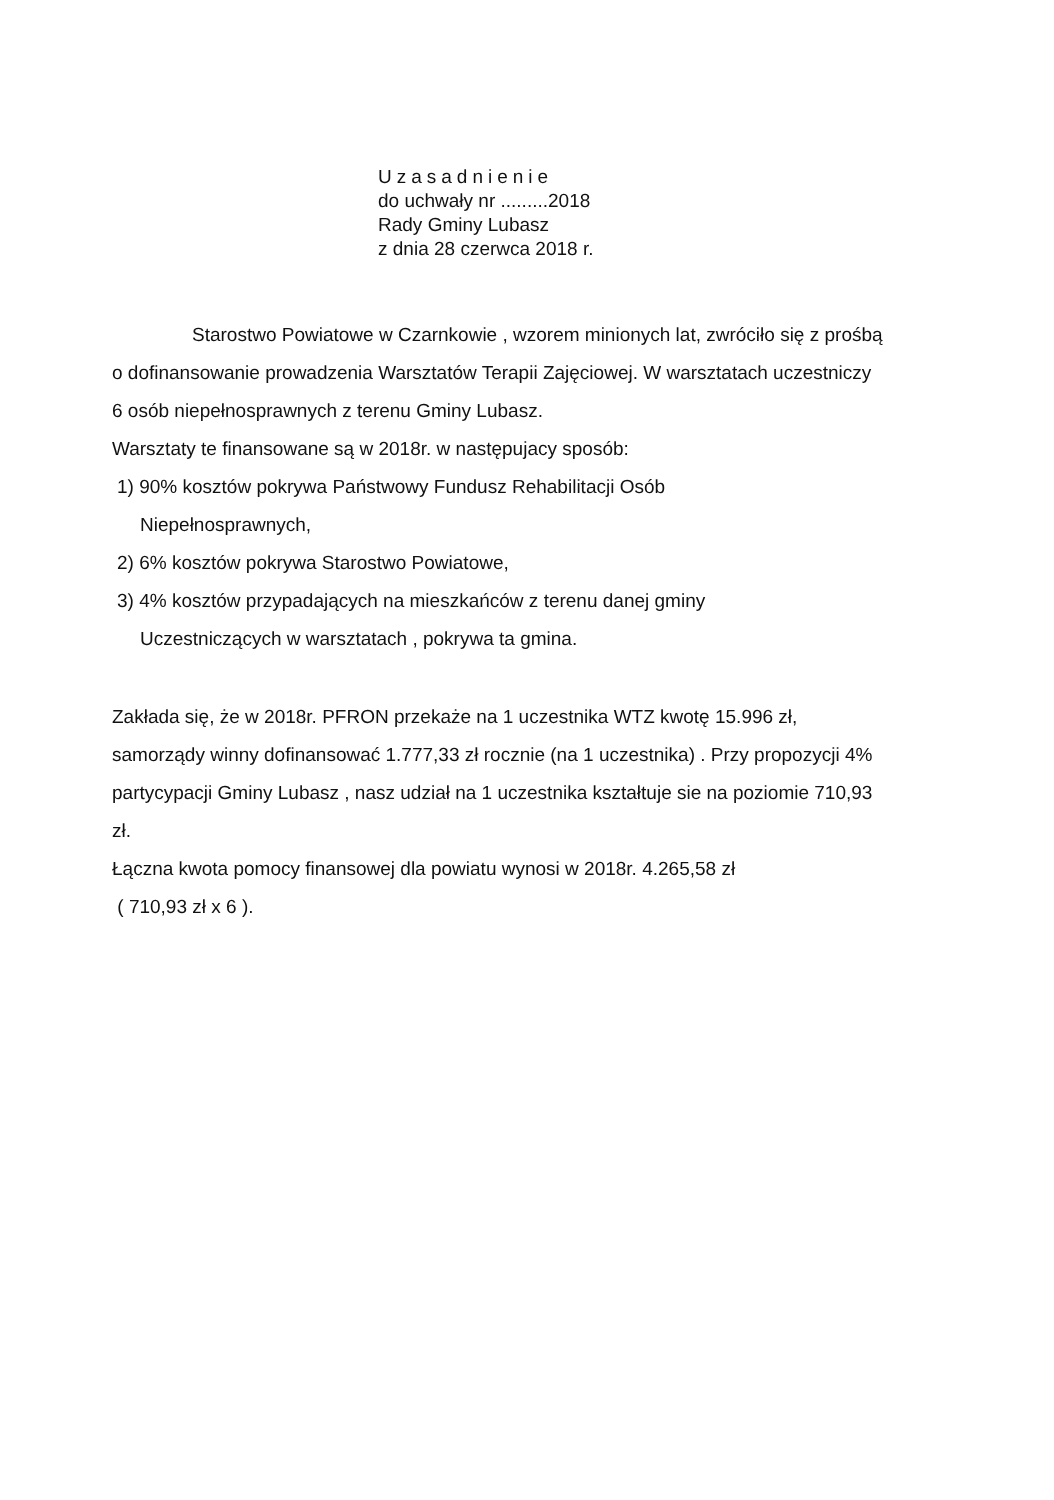Uzasadnienie
do uchwały nr .........2018
Rady Gminy Lubasz
z dnia 28 czerwca 2018 r.
Starostwo Powiatowe w Czarnkowie , wzorem minionych lat, zwróciło się z prośbą o dofinansowanie prowadzenia Warsztatów Terapii Zajęciowej. W warsztatach uczestniczy 6 osób niepełnosprawnych z terenu Gminy Lubasz.
Warsztaty te finansowane są w 2018r. w następujacy sposób:
1) 90% kosztów pokrywa Państwowy Fundusz Rehabilitacji Osób
Niepełnosprawnych,
2) 6% kosztów pokrywa Starostwo Powiatowe,
3) 4% kosztów przypadających na mieszkańców z terenu danej gminy
Uczestniczących w warsztatach , pokrywa ta gmina.
Zakłada się, że w 2018r. PFRON przekaże na 1 uczestnika WTZ kwotę 15.996 zł, samorządy winny dofinansować 1.777,33 zł rocznie (na 1 uczestnika) . Przy propozycji 4% partycypacji Gminy Lubasz , nasz udział na 1 uczestnika kształtuje sie na poziomie 710,93 zł.
Łączna kwota pomocy finansowej dla powiatu wynosi w 2018r. 4.265,58 zł
( 710,93 zł x 6 ).